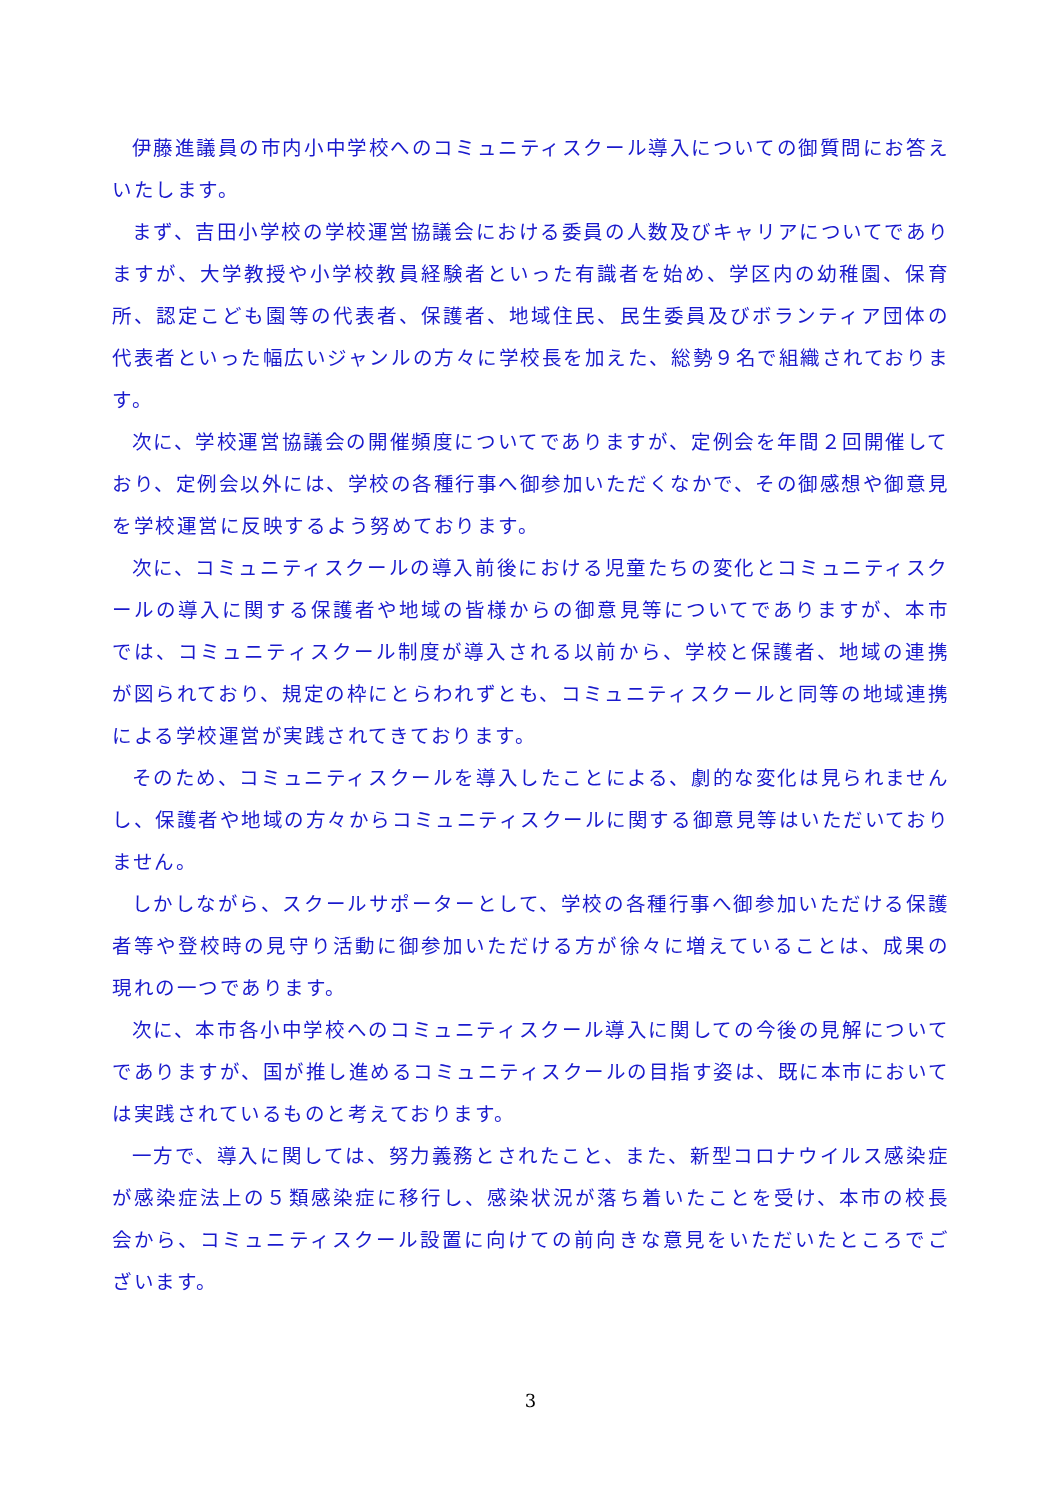伊藤進議員の市内小中学校へのコミュニティスクール導入についての御質問にお答えいたします。
まず、吉田小学校の学校運営協議会における委員の人数及びキャリアについてでありますが、大学教授や小学校教員経験者といった有識者を始め、学区内の幼稚園、保育所、認定こども園等の代表者、保護者、地域住民、民生委員及びボランティア団体の代表者といった幅広いジャンルの方々に学校長を加えた、総勢９名で組織されております。
次に、学校運営協議会の開催頻度についてでありますが、定例会を年間２回開催しており、定例会以外には、学校の各種行事へ御参加いただくなかで、その御感想や御意見を学校運営に反映するよう努めております。
次に、コミュニティスクールの導入前後における児童たちの変化とコミュニティスクールの導入に関する保護者や地域の皆様からの御意見等についてでありますが、本市では、コミュニティスクール制度が導入される以前から、学校と保護者、地域の連携が図られており、規定の枠にとらわれずとも、コミュニティスクールと同等の地域連携による学校運営が実践されてきております。
そのため、コミュニティスクールを導入したことによる、劇的な変化は見られませんし、保護者や地域の方々からコミュニティスクールに関する御意見等はいただいておりません。
しかしながら、スクールサポーターとして、学校の各種行事へ御参加いただける保護者等や登校時の見守り活動に御参加いただける方が徐々に増えていることは、成果の現れの一つであります。
次に、本市各小中学校へのコミュニティスクール導入に関しての今後の見解についてでありますが、国が推し進めるコミュニティスクールの目指す姿は、既に本市においては実践されているものと考えております。
一方で、導入に関しては、努力義務とされたこと、また、新型コロナウイルス感染症が感染症法上の５類感染症に移行し、感染状況が落ち着いたことを受け、本市の校長会から、コミュニティスクール設置に向けての前向きな意見をいただいたところでございます。
3